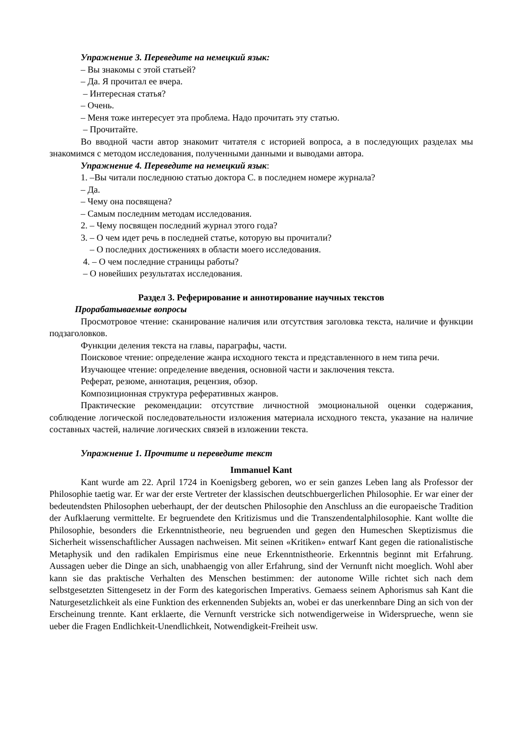Упражнение 3. Переведите на немецкий язык:
– Вы знакомы с этой статьей?
– Да. Я прочитал ее вчера.
– Интересная статья?
– Очень.
– Меня тоже интересует эта проблема. Надо прочитать эту статью.
– Прочитайте.
Во вводной части автор знакомит читателя с историей вопроса, а в последующих разделах мы знакомимся с методом исследования, полученными данными и выводами автора.
Упражнение 4. Переведите на немецкий язык:
1. –Вы читали последнюю статью доктора С. в последнем номере журнала?
– Да.
– Чему она посвящена?
– Самым последним методам исследования.
2. – Чему посвящен последний журнал этого года?
3. – О чем идет речь в последней статье, которую вы прочитали?
– О последних достижениях в области моего исследования.
4. – О чем последние страницы работы?
– О новейших результатах исследования.
Раздел 3. Реферирование и аннотирование научных текстов
Прорабатываемые вопросы
Просмотровое чтение: сканирование наличия или отсутствия заголовка текста, наличие и функции подзаголовков.
Функции деления текста на главы, параграфы, части.
Поисковое чтение: определение жанра исходного текста и представленного в нем типа речи.
Изучающее чтение: определение введения, основной части и заключения текста.
Реферат, резюме, аннотация, рецензия, обзор.
Композиционная структура реферативных жанров.
Практические рекомендации: отсутствие личностной эмоциональной оценки содержания, соблюдение логической последовательности изложения материала исходного текста, указание на наличие составных частей, наличие логических связей в изложении текста.
Упражнение 1. Прочтите и переведите текст
Immanuel Kant
Kant wurde am 22. April 1724 in Koenigsberg geboren, wo er sein ganzes Leben lang als Professor der Philosophie taetig war. Er war der erste Vertreter der klassischen deutschbuergerlichen Philosophie. Er war einer der bedeutendsten Philosophen ueberhaupt, der der deutschen Philosophie den Anschluss an die europaeische Tradition der Aufklaerung vermittelte. Er begruendete den Kritizismus und die Transzendentalphilosophie. Kant wollte die Philosophie, besonders die Erkenntnistheorie, neu begruenden und gegen den Humeschen Skeptizismus die Sicherheit wissenschaftlicher Aussagen nachweisen. Mit seinen «Kritiken» entwarf Kant gegen die rationalistische Metaphysik und den radikalen Empirismus eine neue Erkenntnistheorie. Erkenntnis beginnt mit Erfahrung. Aussagen ueber die Dinge an sich, unabhaengig von aller Erfahrung, sind der Vernunft nicht moeglich. Wohl aber kann sie das praktische Verhalten des Menschen bestimmen: der autonome Wille richtet sich nach dem selbstgesetzten Sittengesetz in der Form des kategorischen Imperativs. Gemaess seinem Aphorismus sah Kant die Naturgesetzlichkeit als eine Funktion des erkennenden Subjekts an, wobei er das unerkennbare Ding an sich von der Erscheinung trennte. Kant erklaerte, die Vernunft verstricke sich notwendigerweise in Widersprueche, wenn sie ueber die Fragen Endlichkeit-Unendlichkeit, Notwendigkeit-Freiheit usw.